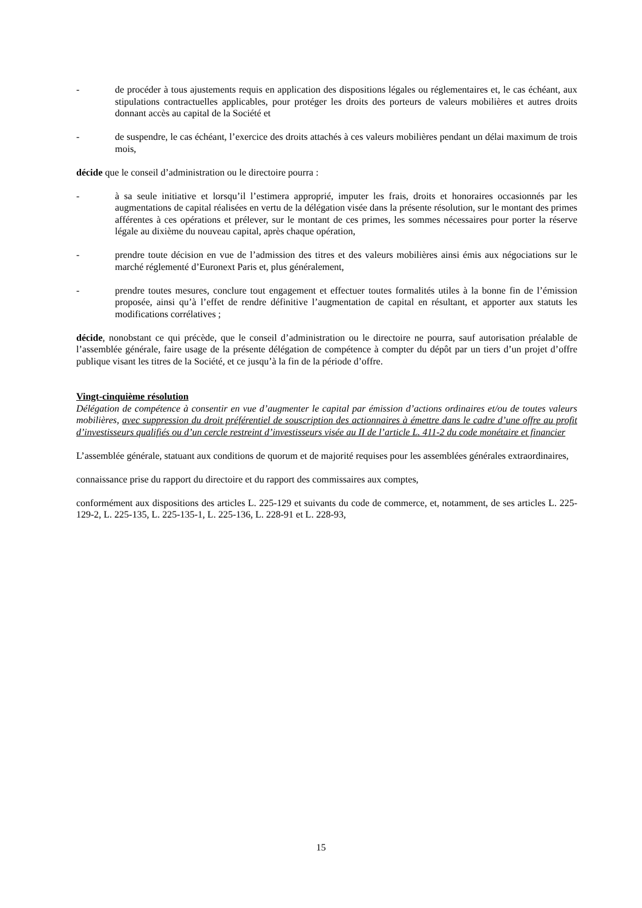- de procéder à tous ajustements requis en application des dispositions légales ou réglementaires et, le cas échéant, aux stipulations contractuelles applicables, pour protéger les droits des porteurs de valeurs mobilières et autres droits donnant accès au capital de la Société et
- de suspendre, le cas échéant, l’exercice des droits attachés à ces valeurs mobilières pendant un délai maximum de trois mois,
décide que le conseil d’administration ou le directoire pourra :
- à sa seule initiative et lorsqu’il l’estimera approprié, imputer les frais, droits et honoraires occasionnés par les augmentations de capital réalisées en vertu de la délégation visée dans la présente résolution, sur le montant des primes afférentes à ces opérations et prélever, sur le montant de ces primes, les sommes nécessaires pour porter la réserve légale au dixième du nouveau capital, après chaque opération,
- prendre toute décision en vue de l’admission des titres et des valeurs mobilières ainsi émis aux négociations sur le marché réglementé d’Euronext Paris et, plus généralement,
- prendre toutes mesures, conclure tout engagement et effectuer toutes formalités utiles à la bonne fin de l’émission proposée, ainsi qu’à l’effet de rendre définitive l’augmentation de capital en résultant, et apporter aux statuts les modifications corrélatives ;
décide, nonobstant ce qui précède, que le conseil d’administration ou le directoire ne pourra, sauf autorisation préalable de l’assemblée générale, faire usage de la présente délégation de compétence à compter du dépôt par un tiers d’un projet d’offre publique visant les titres de la Société, et ce jusqu’à la fin de la période d’offre.
Vingt-cinquième résolution
Délégation de compétence à consentir en vue d’augmenter le capital par émission d’actions ordinaires et/ou de toutes valeurs mobilières, avec suppression du droit préférentiel de souscription des actionnaires à émettre dans le cadre d’une offre au profit d’investisseurs qualifiés ou d’un cercle restreint d’investisseurs visée au II de l’article L. 411-2 du code monétaire et financier
L’assemblée générale, statuant aux conditions de quorum et de majorité requises pour les assemblées générales extraordinaires,
connaissance prise du rapport du directoire et du rapport des commissaires aux comptes,
conformément aux dispositions des articles L. 225-129 et suivants du code de commerce, et, notamment, de ses articles L. 225-129-2, L. 225-135, L. 225-135-1, L. 225-136, L. 228-91 et L. 228-93,
15